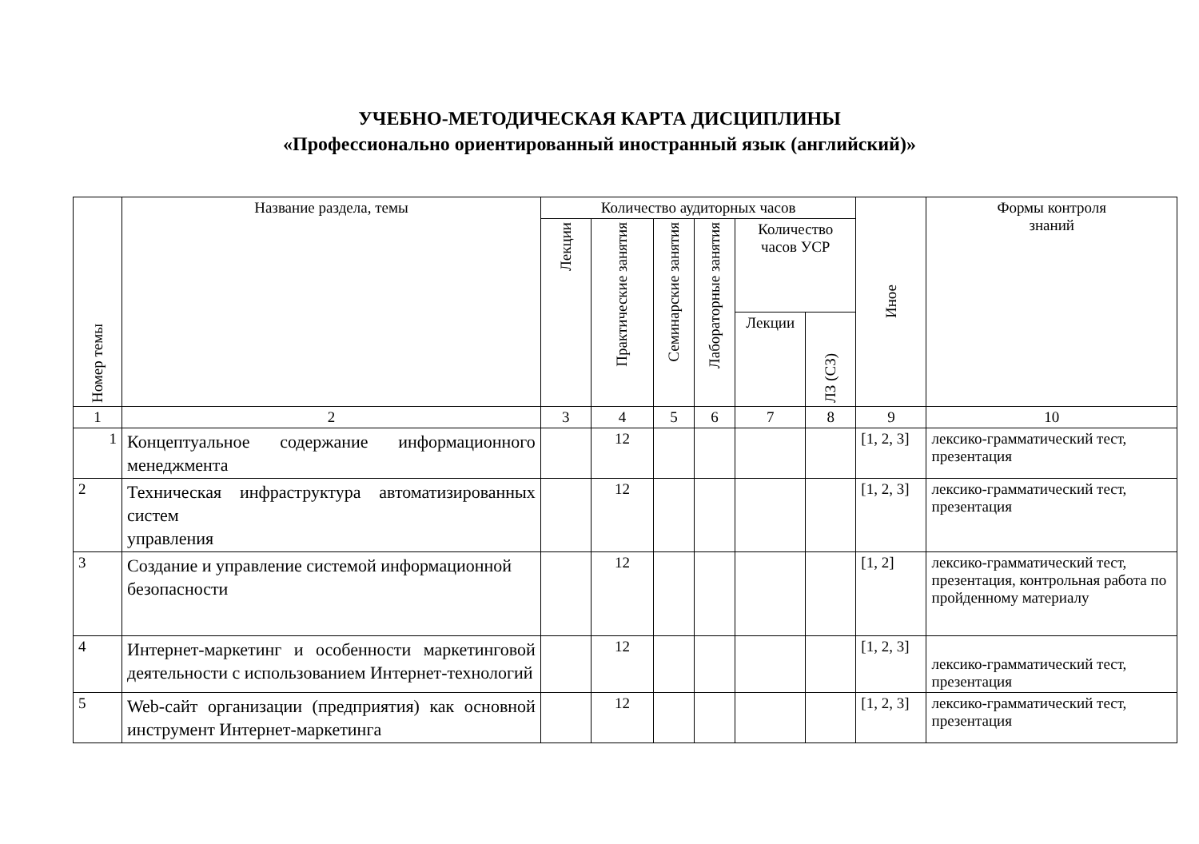УЧЕБНО-МЕТОДИЧЕСКАЯ КАРТА ДИСЦИПЛИНЫ
«Профессионально ориентированный иностранный язык (английский)»
| Номер темы | Название раздела, темы | Количество аудиторных часов | | | | | | Иное | Формы контроля знаний |
| --- | --- | --- | --- | --- | --- | --- | --- | --- | --- |
| | | Лекции | Практические занятия | Семинарские занятия | Лабораторные занятия | Количество часов УСР | | | |
| | | | | | | Лекции | ЛЗ (СЗ) | | |
| 1 | 2 | 3 | 4 | 5 | 6 | 7 | 8 | 9 | 10 |
| 1 | Концептуальное содержание информационного менеджмента | | 12 | | | | | [1, 2, 3] | лексико-грамматический тест, презентация |
| 2 | Техническая инфраструктура автоматизированных систем управления | | 12 | | | | | [1, 2, 3] | лексико-грамматический тест, презентация |
| 3 | Создание и управление системой информационной безопасности | | 12 | | | | | [1, 2] | лексико-грамматический тест, презентация, контрольная работа по пройденному материалу |
| 4 | Интернет-маркетинг и особенности маркетинговой деятельности с использованием Интернет-технологий | | 12 | | | | | [1, 2, 3] | лексико-грамматический тест, презентация |
| 5 | Web-сайт организации (предприятия) как основной инструмент Интернет-маркетинга | | 12 | | | | | [1, 2, 3] | лексико-грамматический тест, презентация |